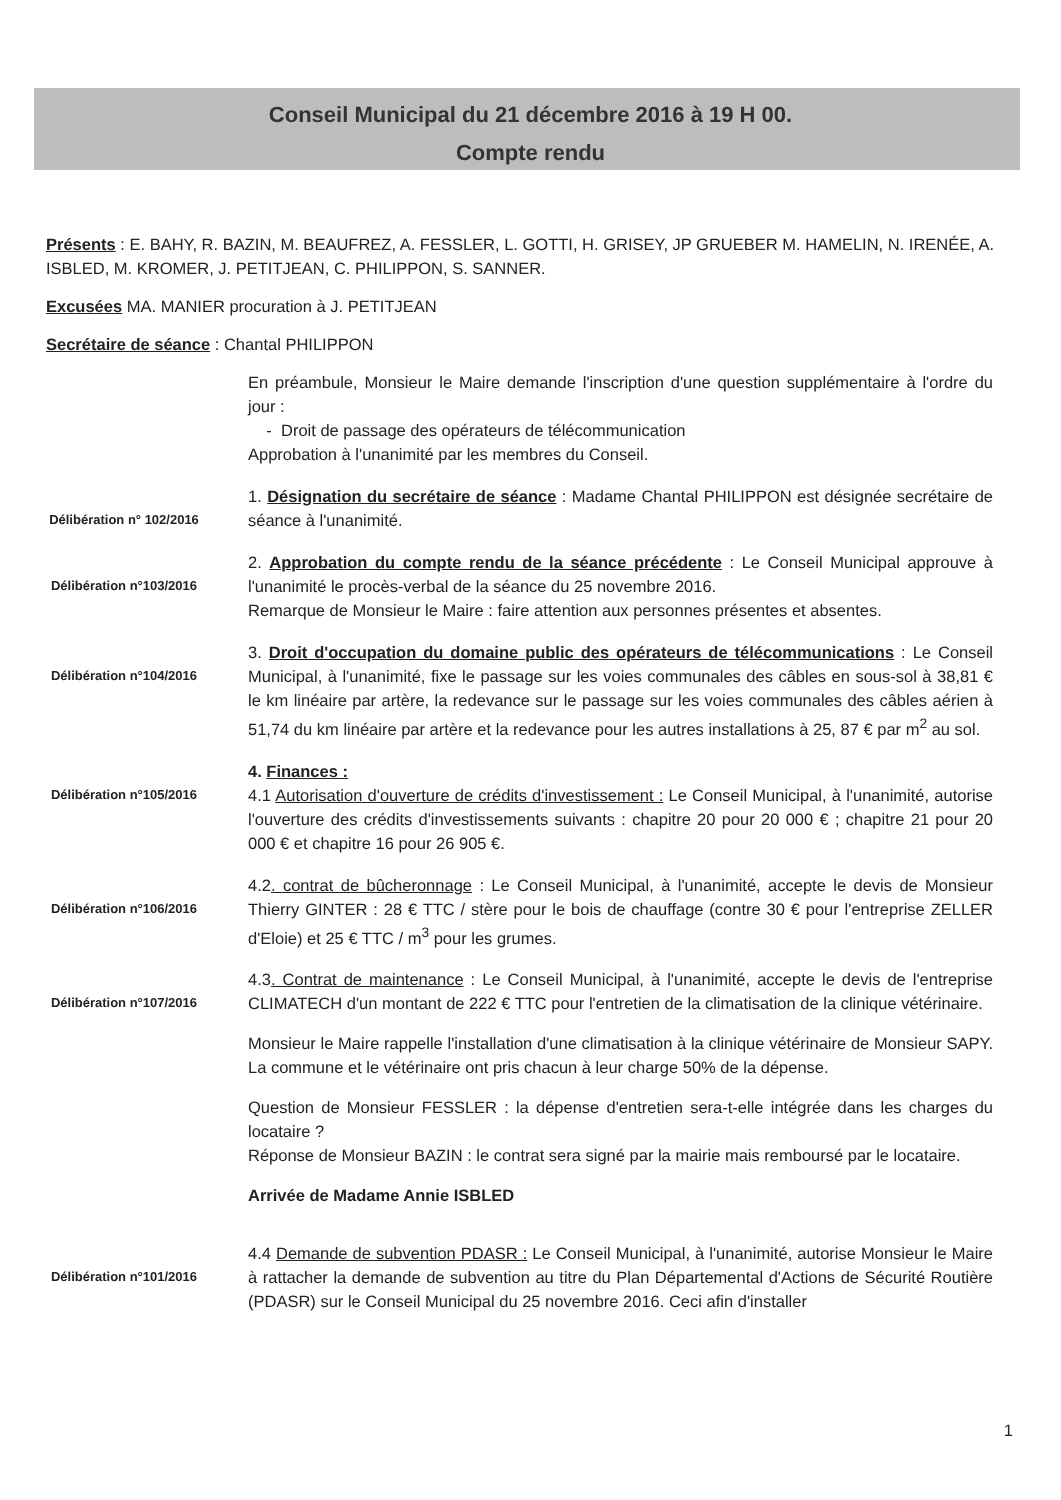Conseil Municipal du 21 décembre 2016 à 19 H 00.
Compte rendu
Présents : E. BAHY, R. BAZIN, M. BEAUFREZ, A. FESSLER, L. GOTTI, H. GRISEY, JP GRUEBER M. HAMELIN, N. IRENÉE, A. ISBLED, M. KROMER, J. PETITJEAN, C. PHILIPPON, S. SANNER.
Excusées MA. MANIER procuration à J. PETITJEAN
Secrétaire de séance : Chantal PHILIPPON
En préambule, Monsieur le Maire demande l'inscription d'une question supplémentaire à l'ordre du jour :
- Droit de passage des opérateurs de télécommunication
Approbation à l'unanimité par les membres du Conseil.
Délibération n° 102/2016
1. Désignation du secrétaire de séance : Madame Chantal PHILIPPON est désignée secrétaire de séance à l'unanimité.
Délibération n°103/2016
2. Approbation du compte rendu de la séance précédente : Le Conseil Municipal approuve à l'unanimité le procès-verbal de la séance du 25 novembre 2016.
Remarque de Monsieur le Maire : faire attention aux personnes présentes et absentes.
Délibération n°104/2016
3. Droit d'occupation du domaine public des opérateurs de télécommunications : Le Conseil Municipal, à l'unanimité, fixe le passage sur les voies communales des câbles en sous-sol à 38,81 € le km linéaire par artère, la redevance sur le passage sur les voies communales des câbles aérien à 51,74 du km linéaire par artère et la redevance pour les autres installations à 25, 87 € par m<sup>2</sup> au sol.
Délibération n°105/2016
4. Finances :
4.1 Autorisation d'ouverture de crédits d'investissement : Le Conseil Municipal, à l'unanimité, autorise l'ouverture des crédits d'investissements suivants : chapitre 20 pour 20 000 € ; chapitre 21 pour 20 000 € et chapitre 16 pour 26 905 €.
Délibération n°106/2016
4.2. contrat de bûcheronnage : Le Conseil Municipal, à l'unanimité, accepte le devis de Monsieur Thierry GINTER : 28 € TTC / stère pour le bois de chauffage (contre 30 € pour l'entreprise ZELLER d'Eloie) et 25 € TTC / m<sup>3</sup> pour les grumes.
Délibération n°107/2016
4.3. Contrat de maintenance : Le Conseil Municipal, à l'unanimité, accepte le devis de l'entreprise CLIMATECH d'un montant de 222 € TTC pour l'entretien de la climatisation de la clinique vétérinaire.
Monsieur le Maire rappelle l'installation d'une climatisation à la clinique vétérinaire de Monsieur SAPY. La commune et le vétérinaire ont pris chacun à leur charge 50% de la dépense.
Question de Monsieur FESSLER : la dépense d'entretien sera-t-elle intégrée dans les charges du locataire ?
Réponse de Monsieur BAZIN : le contrat sera signé par la mairie mais remboursé par le locataire.
Arrivée de Madame Annie ISBLED
Délibération n°101/2016
4.4 Demande de subvention PDASR : Le Conseil Municipal, à l'unanimité, autorise Monsieur le Maire à rattacher la demande de subvention au titre du Plan Départemental d'Actions de Sécurité Routière (PDASR) sur le Conseil Municipal du 25 novembre 2016. Ceci afin d'installer
1